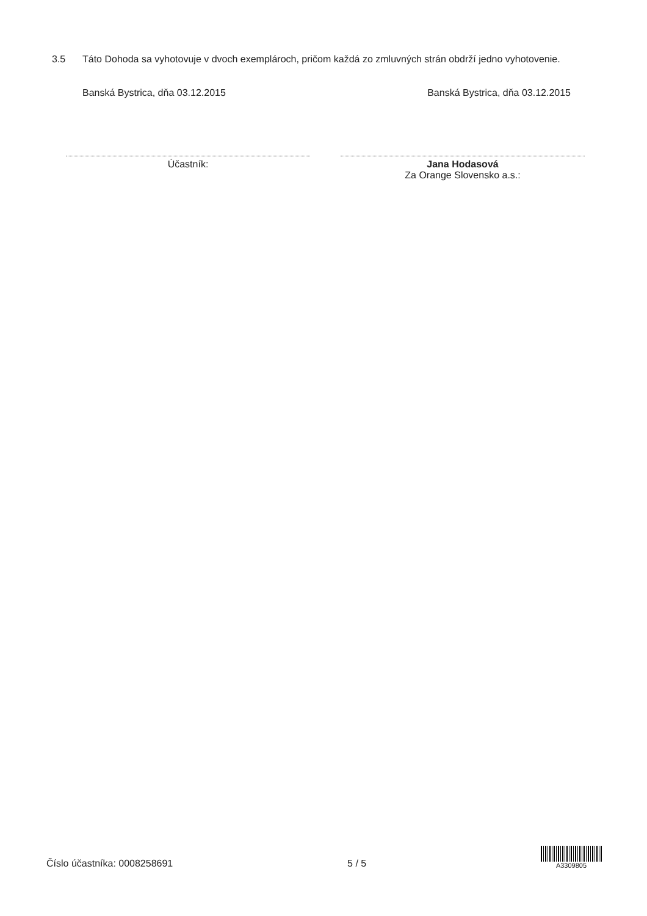3.5 Táto Dohoda sa vyhotovuje v dvoch exemplároch, pričom každá zo zmluvných strán obdrží jedno vyhotovenie.
Banská Bystrica, dňa 03.12.2015 Banská Bystrica, dňa 03.12.2015
Účastník: Jana Hodasová
Za Orange Slovensko a.s.:
Číslo účastníka: 0008258691 5 / 5
A3309805